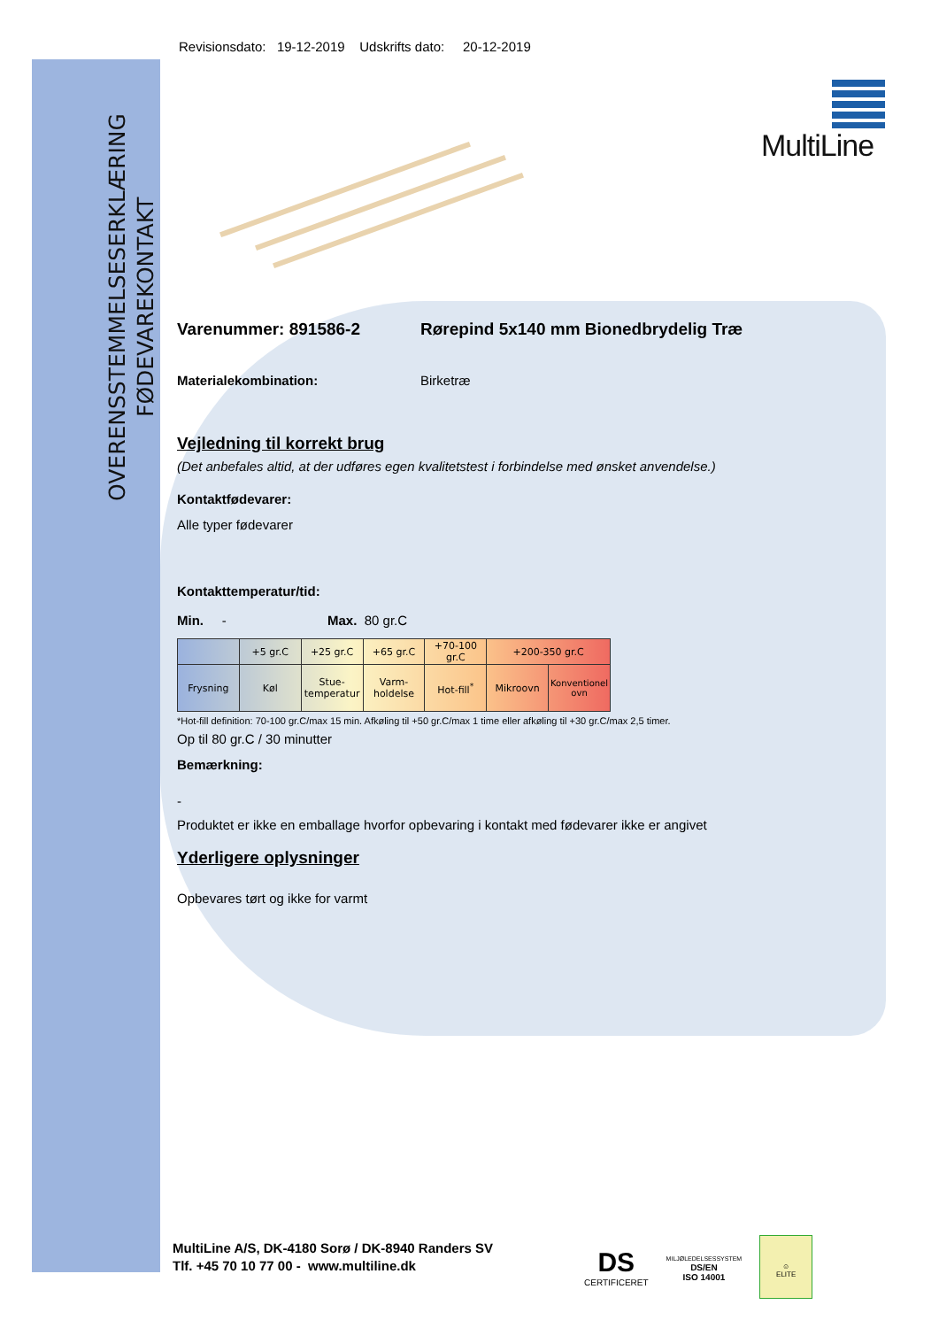OVERENSSTEMMELSESERKLÆRING
FØDEVAREKONTAKT
MultiLine
Revisionsdato: 19-12-2019 Udskrifts dato: 20-12-2019
Varenummer: 891586-2 Rørepind 5x140 mm Bionedbrydelig Træ
Materialekombination: Birketræ
Vejledning til korrekt brug
(Det anbefales altid, at der udføres egen kvalitetstest i forbindelse med ønsket anvendelse.)
Kontaktfødevarer:
Alle typer fødevarer
Kontakttemperatur/tid:
Min. - Max. 80 gr.C
| | +5 gr.C | +25 gr.C | +65 gr.C | +70-100 gr.C | +200-350 gr.C | |
| --- | --- | --- | --- | --- | --- | --- |
| Frysning | Køl | Stue- temperatur | Varm- holdelse | Hot-fill<sup>*</sup> | Mikroovn | Konventionel ovn |
*Hot-fill definition: 70-100 gr.C/max 15 min. Afkøling til +50 gr.C/max 1 time eller afkøling til +30 gr.C/max 2,5 timer.
Op til 80 gr.C / 30 minutter
Bemærkning:
-
Produktet er ikke en emballage hvorfor opbevaring i kontakt med fødevarer ikke er angivet
Yderligere oplysninger
Opbevares tørt og ikke for varmt
MultiLine A/S, DK-4180 Sorø / DK-8940 Randers SV
Tlf. +45 70 10 77 00 - www.multiline.dk
DS
CERTIFICERET
MILJØLEDELSESSYSTEM
DS/EN
ISO 14001
☺
ELITE